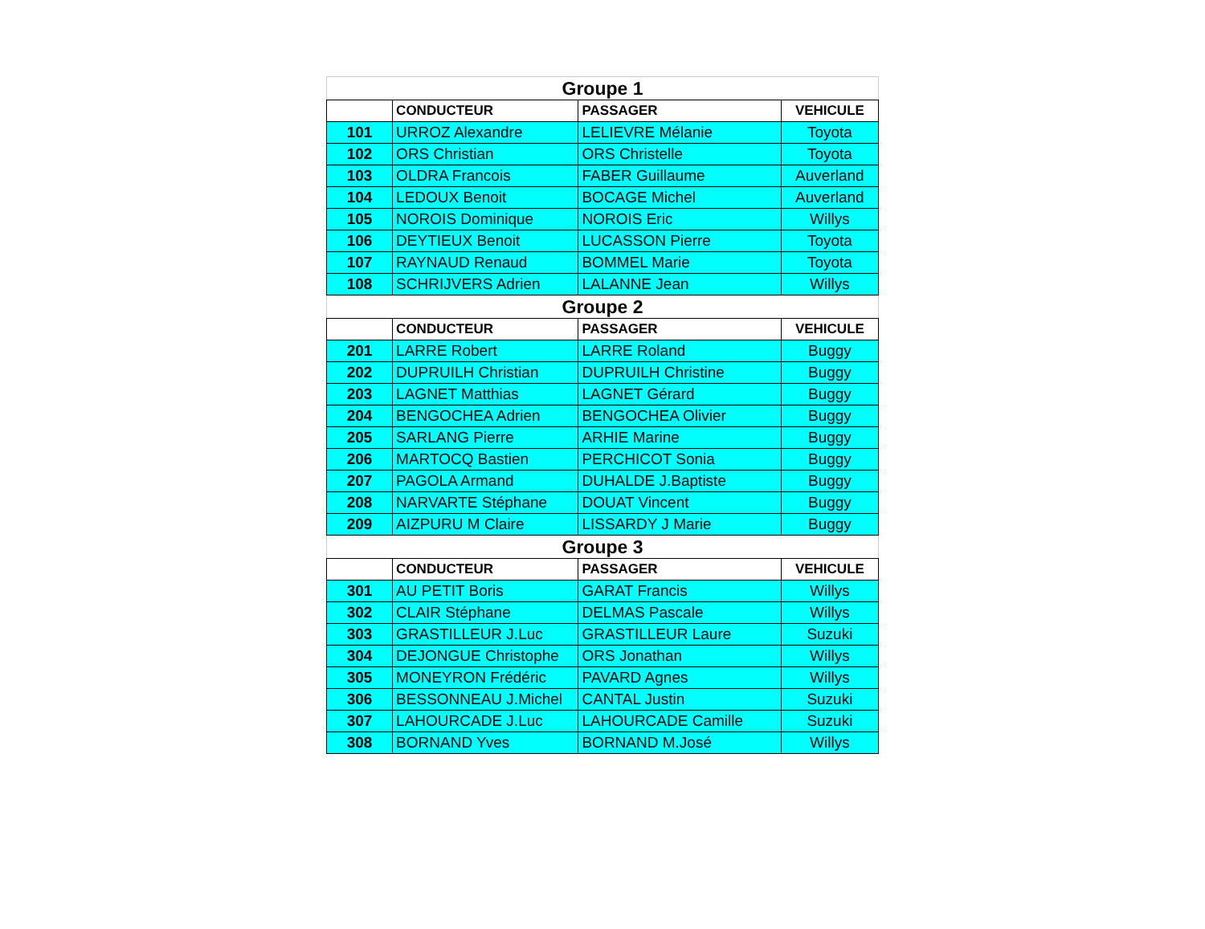| Groupe 1 | | | |
| --- | --- | --- | --- |
| | CONDUCTEUR | PASSAGER | VEHICULE |
| 101 | URROZ Alexandre | LELIEVRE Mélanie | Toyota |
| 102 | ORS Christian | ORS Christelle | Toyota |
| 103 | OLDRA Francois | FABER Guillaume | Auverland |
| 104 | LEDOUX Benoit | BOCAGE Michel | Auverland |
| 105 | NOROIS Dominique | NOROIS Eric | Willys |
| 106 | DEYTIEUX Benoit | LUCASSON Pierre | Toyota |
| 107 | RAYNAUD Renaud | BOMMEL Marie | Toyota |
| 108 | SCHRIJVERS Adrien | LALANNE Jean | Willys |
| Groupe 2 | | | |
| | CONDUCTEUR | PASSAGER | VEHICULE |
| 201 | LARRE Robert | LARRE Roland | Buggy |
| 202 | DUPRUILH Christian | DUPRUILH Christine | Buggy |
| 203 | LAGNET Matthias | LAGNET Gérard | Buggy |
| 204 | BENGOCHEA Adrien | BENGOCHEA Olivier | Buggy |
| 205 | SARLANG Pierre | ARHIE Marine | Buggy |
| 206 | MARTOCQ Bastien | PERCHICOT Sonia | Buggy |
| 207 | PAGOLA Armand | DUHALDE J.Baptiste | Buggy |
| 208 | NARVARTE Stéphane | DOUAT Vincent | Buggy |
| 209 | AIZPURU M Claire | LISSARDY J Marie | Buggy |
| Groupe 3 | | | |
| | CONDUCTEUR | PASSAGER | VEHICULE |
| 301 | AU PETIT Boris | GARAT Francis | Willys |
| 302 | CLAIR Stéphane | DELMAS Pascale | Willys |
| 303 | GRASTILLEUR J.Luc | GRASTILLEUR Laure | Suzuki |
| 304 | DEJONGUE Christophe | ORS Jonathan | Willys |
| 305 | MONEYRON Frédéric | PAVARD Agnes | Willys |
| 306 | BESSONNEAU J.Michel | CANTAL Justin | Suzuki |
| 307 | LAHOURCADE J.Luc | LAHOURCADE Camille | Suzuki |
| 308 | BORNAND Yves | BORNAND M.José | Willys |